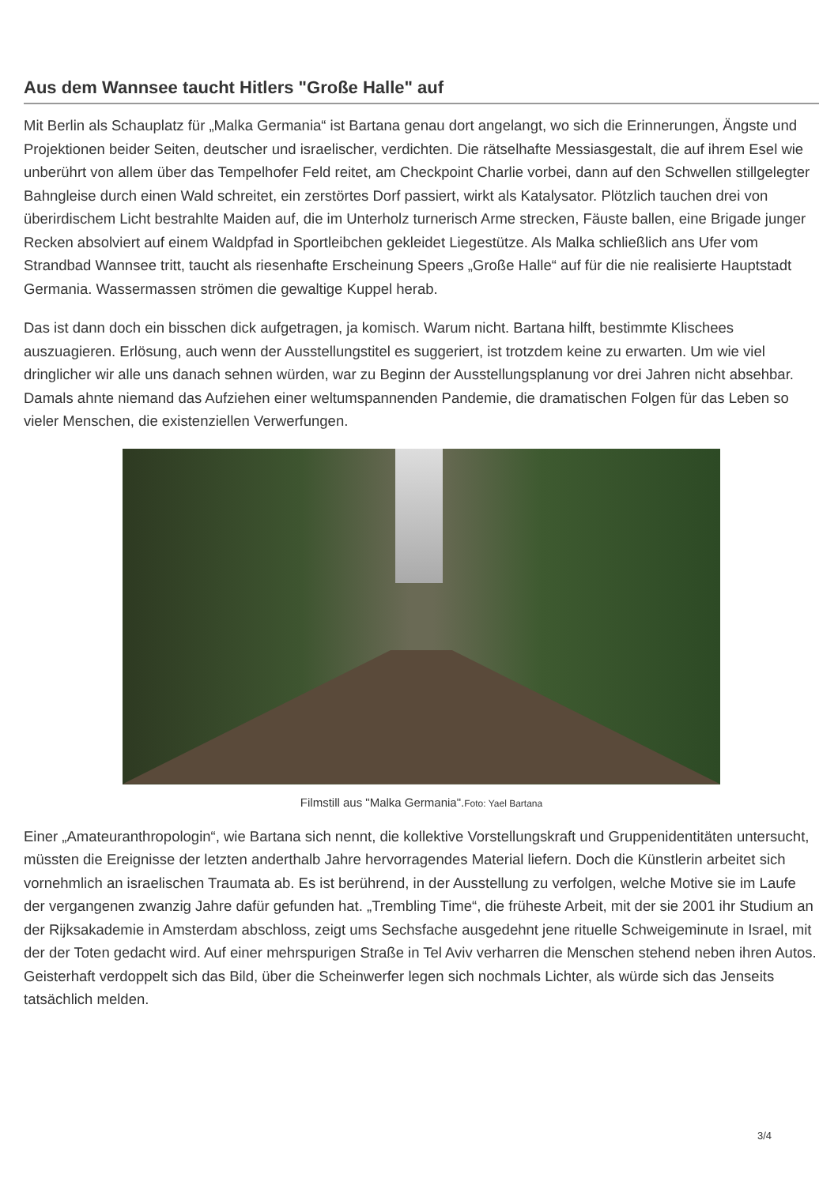Aus dem Wannsee taucht Hitlers "Große Halle" auf
Mit Berlin als Schauplatz für „Malka Germania“ ist Bartana genau dort angelangt, wo sich die Erinnerungen, Ängste und Projektionen beider Seiten, deutscher und israelischer, verdichten. Die rätselhafte Messiasgestalt, die auf ihrem Esel wie unberührt von allem über das Tempelhofer Feld reitet, am Checkpoint Charlie vorbei, dann auf den Schwellen stillgelegter Bahngleise durch einen Wald schreitet, ein zerstörtes Dorf passiert, wirkt als Katalysator. Plötzlich tauchen drei von überirdischem Licht bestrahlte Maiden auf, die im Unterholz turnerisch Arme strecken, Fäuste ballen, eine Brigade junger Recken absolviert auf einem Waldpfad in Sportleibchen gekleidet Liegestütze. Als Malka schließlich ans Ufer vom Strandbad Wannsee tritt, taucht als riesenhafte Erscheinung Speers „Große Halle“ auf für die nie realisierte Hauptstadt Germania. Wassermassen strömen die gewaltige Kuppel herab.
Das ist dann doch ein bisschen dick aufgetragen, ja komisch. Warum nicht. Bartana hilft, bestimmte Klischees auszuagieren. Erlösung, auch wenn der Ausstellungstitel es suggeriert, ist trotzdem keine zu erwarten. Um wie viel dringlicher wir alle uns danach sehnen würden, war zu Beginn der Ausstellungsplanung vor drei Jahren nicht absehbar. Damals ahnte niemand das Aufziehen einer weltumspannenden Pandemie, die dramatischen Folgen für das Leben so vieler Menschen, die existenziellen Verwerfungen.
Filmstill aus "Malka Germania".Foto: Yael Bartana
Einer „Amateuranthropologin“, wie Bartana sich nennt, die kollektive Vorstellungskraft und Gruppenidentitäten untersucht, müssten die Ereignisse der letzten anderthalb Jahre hervorragendes Material liefern. Doch die Künstlerin arbeitet sich vornehmlich an israelischen Traumata ab. Es ist berührend, in der Ausstellung zu verfolgen, welche Motive sie im Laufe der vergangenen zwanzig Jahre dafür gefunden hat. „Trembling Time“, die früheste Arbeit, mit der sie 2001 ihr Studium an der Rijksakademie in Amsterdam abschloss, zeigt ums Sechsfache ausgedehnt jene rituelle Schweigeminute in Israel, mit der der Toten gedacht wird. Auf einer mehrspurigen Straße in Tel Aviv verharren die Menschen stehend neben ihren Autos. Geisterhaft verdoppelt sich das Bild, über die Scheinwerfer legen sich nochmals Lichter, als würde sich das Jenseits tatsächlich melden.
3/4